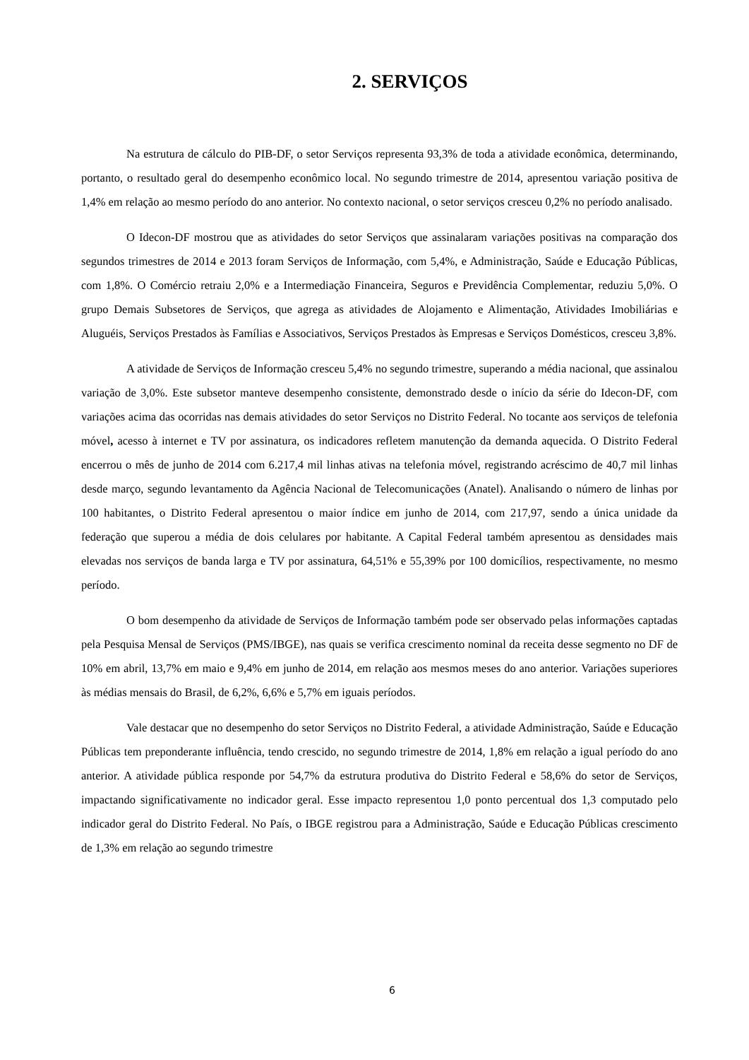2. SERVIÇOS
Na estrutura de cálculo do PIB-DF, o setor Serviços representa 93,3% de toda a atividade econômica, determinando, portanto, o resultado geral do desempenho econômico local. No segundo trimestre de 2014, apresentou variação positiva de 1,4% em relação ao mesmo período do ano anterior. No contexto nacional, o setor serviços cresceu 0,2% no período analisado.
O Idecon-DF mostrou que as atividades do setor Serviços que assinalaram variações positivas na comparação dos segundos trimestres de 2014 e 2013 foram Serviços de Informação, com 5,4%, e Administração, Saúde e Educação Públicas, com 1,8%. O Comércio retraiu 2,0% e a Intermediação Financeira, Seguros e Previdência Complementar, reduziu 5,0%. O grupo Demais Subsetores de Serviços, que agrega as atividades de Alojamento e Alimentação, Atividades Imobiliárias e Aluguéis, Serviços Prestados às Famílias e Associativos, Serviços Prestados às Empresas e Serviços Domésticos, cresceu 3,8%.
A atividade de Serviços de Informação cresceu 5,4% no segundo trimestre, superando a média nacional, que assinalou variação de 3,0%. Este subsetor manteve desempenho consistente, demonstrado desde o início da série do Idecon-DF, com variações acima das ocorridas nas demais atividades do setor Serviços no Distrito Federal. No tocante aos serviços de telefonia móvel, acesso à internet e TV por assinatura, os indicadores refletem manutenção da demanda aquecida. O Distrito Federal encerrou o mês de junho de 2014 com 6.217,4 mil linhas ativas na telefonia móvel, registrando acréscimo de 40,7 mil linhas desde março, segundo levantamento da Agência Nacional de Telecomunicações (Anatel). Analisando o número de linhas por 100 habitantes, o Distrito Federal apresentou o maior índice em junho de 2014, com 217,97, sendo a única unidade da federação que superou a média de dois celulares por habitante. A Capital Federal também apresentou as densidades mais elevadas nos serviços de banda larga e TV por assinatura, 64,51% e 55,39% por 100 domicílios, respectivamente, no mesmo período.
O bom desempenho da atividade de Serviços de Informação também pode ser observado pelas informações captadas pela Pesquisa Mensal de Serviços (PMS/IBGE), nas quais se verifica crescimento nominal da receita desse segmento no DF de 10% em abril, 13,7% em maio e 9,4% em junho de 2014, em relação aos mesmos meses do ano anterior. Variações superiores às médias mensais do Brasil, de 6,2%, 6,6% e 5,7% em iguais períodos.
Vale destacar que no desempenho do setor Serviços no Distrito Federal, a atividade Administração, Saúde e Educação Públicas tem preponderante influência, tendo crescido, no segundo trimestre de 2014, 1,8% em relação a igual período do ano anterior. A atividade pública responde por 54,7% da estrutura produtiva do Distrito Federal e 58,6% do setor de Serviços, impactando significativamente no indicador geral. Esse impacto representou 1,0 ponto percentual dos 1,3 computado pelo indicador geral do Distrito Federal. No País, o IBGE registrou para a Administração, Saúde e Educação Públicas crescimento de 1,3% em relação ao segundo trimestre
6